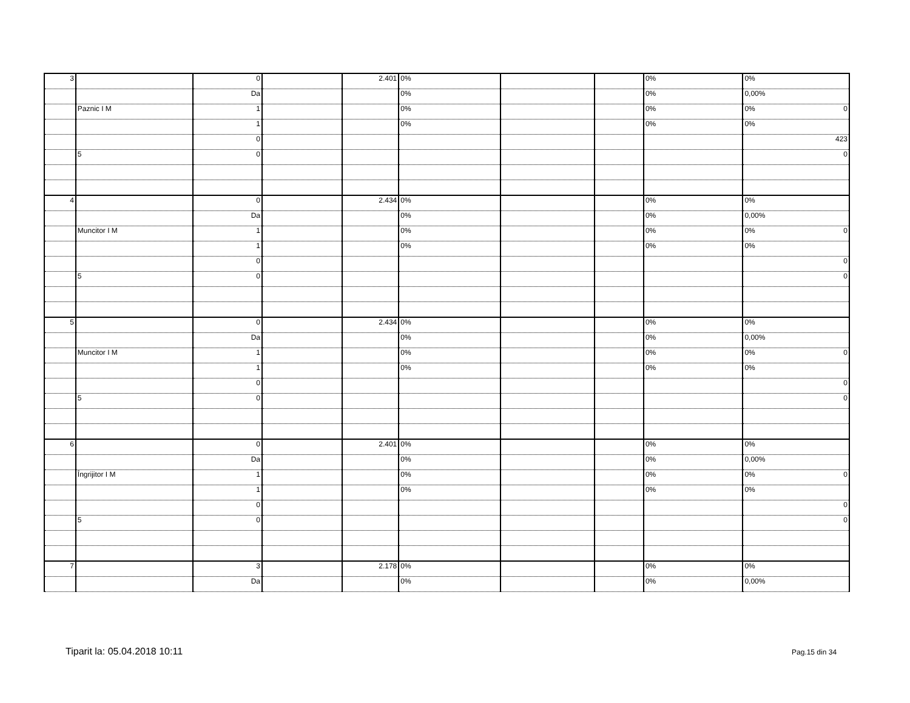| 3 | | 0 | | 2.401 | 0% | | | 0% | 0% |
| | | Da | | | 0% | | | 0% | 0,00% |
| | Paznic I M | 1 | | | 0% | | | 0% | 0% 0 |
| | | 1 | | | 0% | | | 0% | 0% |
| | | 0 | | | | | | | 423 |
| | 5 | 0 | | | | | | | 0 |
| 4 | | 0 | | 2.434 | 0% | | | 0% | 0% |
| | | Da | | | 0% | | | 0% | 0,00% |
| | Muncitor I M | 1 | | | 0% | | | 0% | 0% 0 |
| | | 1 | | | 0% | | | 0% | 0% |
| | | 0 | | | | | | | 0 |
| | 5 | 0 | | | | | | | 0 |
| 5 | | 0 | | 2.434 | 0% | | | 0% | 0% |
| | | Da | | | 0% | | | 0% | 0,00% |
| | Muncitor I M | 1 | | | 0% | | | 0% | 0% 0 |
| | | 1 | | | 0% | | | 0% | 0% |
| | | 0 | | | | | | | 0 |
| | 5 | 0 | | | | | | | 0 |
| 6 | | 0 | | 2.401 | 0% | | | 0% | 0% |
| | | Da | | | 0% | | | 0% | 0,00% |
| | Îngrijitor I M | 1 | | | 0% | | | 0% | 0% 0 |
| | | 1 | | | 0% | | | 0% | 0% |
| | | 0 | | | | | | | 0 |
| | 5 | 0 | | | | | | | 0 |
| 7 | | 3 | | 2.178 | 0% | | | 0% | 0% |
| | | Da | | | 0% | | | 0% | 0,00% |
Tiparit la: 05.04.2018 10:11 Pag.15 din 34